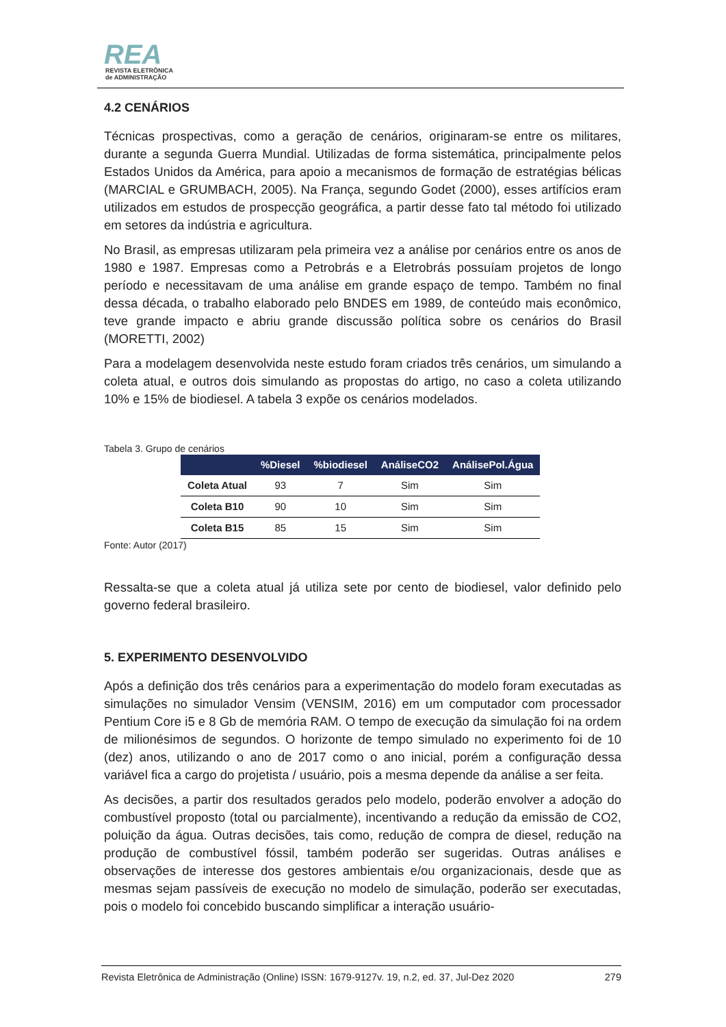REA
REVISTA ELETRÔNICA
de ADMINISTRAÇÃO
4.2 CENÁRIOS
Técnicas prospectivas, como a geração de cenários, originaram-se entre os militares, durante a segunda Guerra Mundial. Utilizadas de forma sistemática, principalmente pelos Estados Unidos da América, para apoio a mecanismos de formação de estratégias bélicas (MARCIAL e GRUMBACH, 2005). Na França, segundo Godet (2000), esses artifícios eram utilizados em estudos de prospecção geográfica, a partir desse fato tal método foi utilizado em setores da indústria e agricultura.
No Brasil, as empresas utilizaram pela primeira vez a análise por cenários entre os anos de 1980 e 1987. Empresas como a Petrobrás e a Eletrobrás possuíam projetos de longo período e necessitavam de uma análise em grande espaço de tempo. Também no final dessa década, o trabalho elaborado pelo BNDES em 1989, de conteúdo mais econômico, teve grande impacto e abriu grande discussão política sobre os cenários do Brasil (MORETTI, 2002)
Para a modelagem desenvolvida neste estudo foram criados três cenários, um simulando a coleta atual, e outros dois simulando as propostas do artigo, no caso a coleta utilizando 10% e 15% de biodiesel. A tabela 3 expõe os cenários modelados.
Tabela 3. Grupo de cenários
| | %Diesel | %biodiesel | AnáliseCO2 | AnálisePol.Água |
| --- | --- | --- | --- | --- |
| Coleta Atual | 93 | 7 | Sim | Sim |
| Coleta B10 | 90 | 10 | Sim | Sim |
| Coleta B15 | 85 | 15 | Sim | Sim |
Fonte: Autor (2017)
Ressalta-se que a coleta atual já utiliza sete por cento de biodiesel, valor definido pelo governo federal brasileiro.
5. EXPERIMENTO DESENVOLVIDO
Após a definição dos três cenários para a experimentação do modelo foram executadas as simulações no simulador Vensim (VENSIM, 2016) em um computador com processador Pentium Core i5 e 8 Gb de memória RAM. O tempo de execução da simulação foi na ordem de milionésimos de segundos. O horizonte de tempo simulado no experimento foi de 10 (dez) anos, utilizando o ano de 2017 como o ano inicial, porém a configuração dessa variável fica a cargo do projetista / usuário, pois a mesma depende da análise a ser feita.
As decisões, a partir dos resultados gerados pelo modelo, poderão envolver a adoção do combustível proposto (total ou parcialmente), incentivando a redução da emissão de CO2, poluição da água. Outras decisões, tais como, redução de compra de diesel, redução na produção de combustível fóssil, também poderão ser sugeridas. Outras análises e observações de interesse dos gestores ambientais e/ou organizacionais, desde que as mesmas sejam passíveis de execução no modelo de simulação, poderão ser executadas, pois o modelo foi concebido buscando simplificar a interação usuário-
Revista Eletrônica de Administração (Online) ISSN: 1679-9127v. 19, n.2, ed. 37, Jul-Dez 2020 279